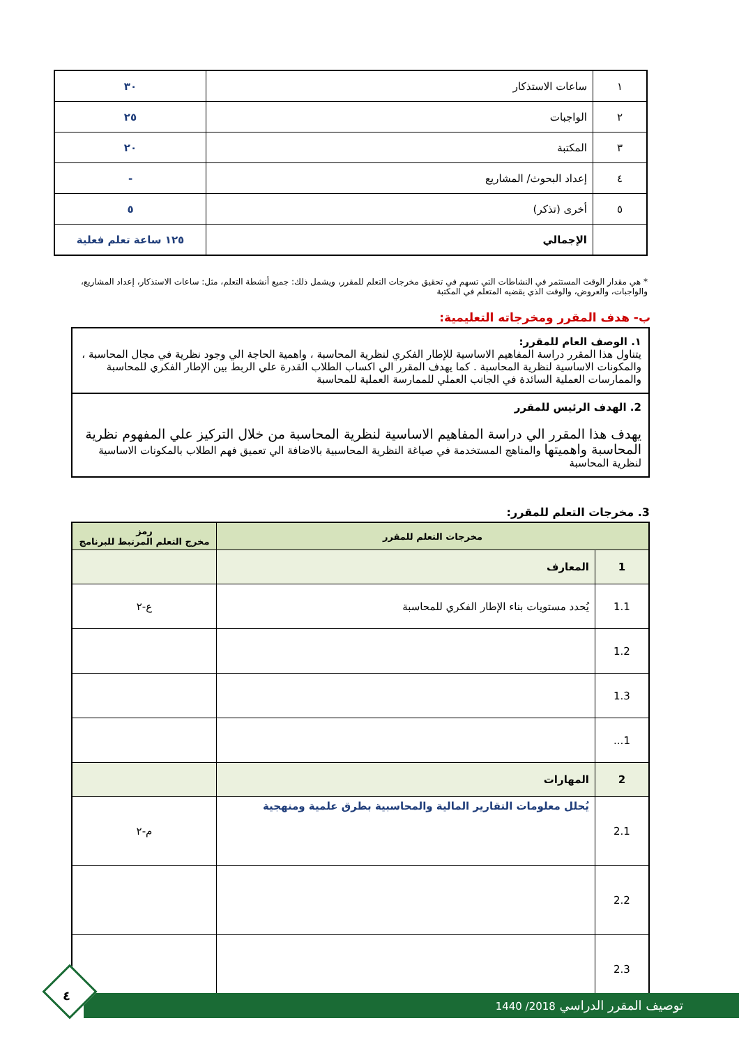| ١ | ساعات الاستذكار | ٣٠ |
| ٢ | الواجبات | ٢٥ |
| ٣ | المكتبة | ٢٠ |
| ٤ | إعداد البحوث/ المشاريع | - |
| ٥ | أخرى (تذكر) | ٥ |
| | الإجمالي | ١٢٥ ساعة تعلم فعلية |
* هي مقدار الوقت المستثمر في النشاطات التي تسهم في تحقيق مخرجات التعلم للمقرر، ويشمل ذلك: جميع أنشطة التعلم، مثل: ساعات الاستذكار، إعداد المشاريع، والواجبات، والعروض، والوقت الذي يقضيه المتعلم في المكتبة
ب- هدف المقرر ومخرجاته التعليمية:
١. الوصف العام للمقرر:
يتناول هذا المقرر دراسة المفاهيم الاساسية للإطار الفكري لنظرية المحاسبة ، واهمية الحاجة الي وجود نظرية في مجال المحاسبة ، والمكونات الاساسية لنظرية المحاسبة . كما يهدف المقرر الي اكساب الطلاب القدرة علي الربط بين الإطار الفكري للمحاسبة والممارسات العملية السائدة في الجانب العملي للممارسة العملية للمحاسبة
2. الهدف الرئيس للمقرر
يهدف هذا المقرر الي دراسة المفاهيم الاساسية لنظرية المحاسبة من خلال التركيز علي المفهوم نظرية المحاسبة واهميتها والمناهج المستخدمة في صياغة النظرية المحاسبية بالاضافة الي تعميق فهم الطلاب بالمكونات الاساسية لنظرية المحاسبة
3. مخرجات التعلم للمقرر:
| مخرجات التعلم للمقرر | | رمز مخرج التعلم المرتبط للبرنامج |
| --- | --- | --- |
| 1 | المعارف | |
| 1.1 | يُحدد مستويات بناء الإطار الفكري للمحاسبة | ع-٢ |
| 1.2 | | |
| 1.3 | | |
| 1... | | |
| 2 | المهارات | |
| 2.1 | يُحلل معلومات التقارير المالية والمحاسبية بطرق علمية ومنهجية | م-٢ |
| 2.2 | | |
| 2.3 | | |
توصيف المقرر الدراسي 2018/ 1440
٤